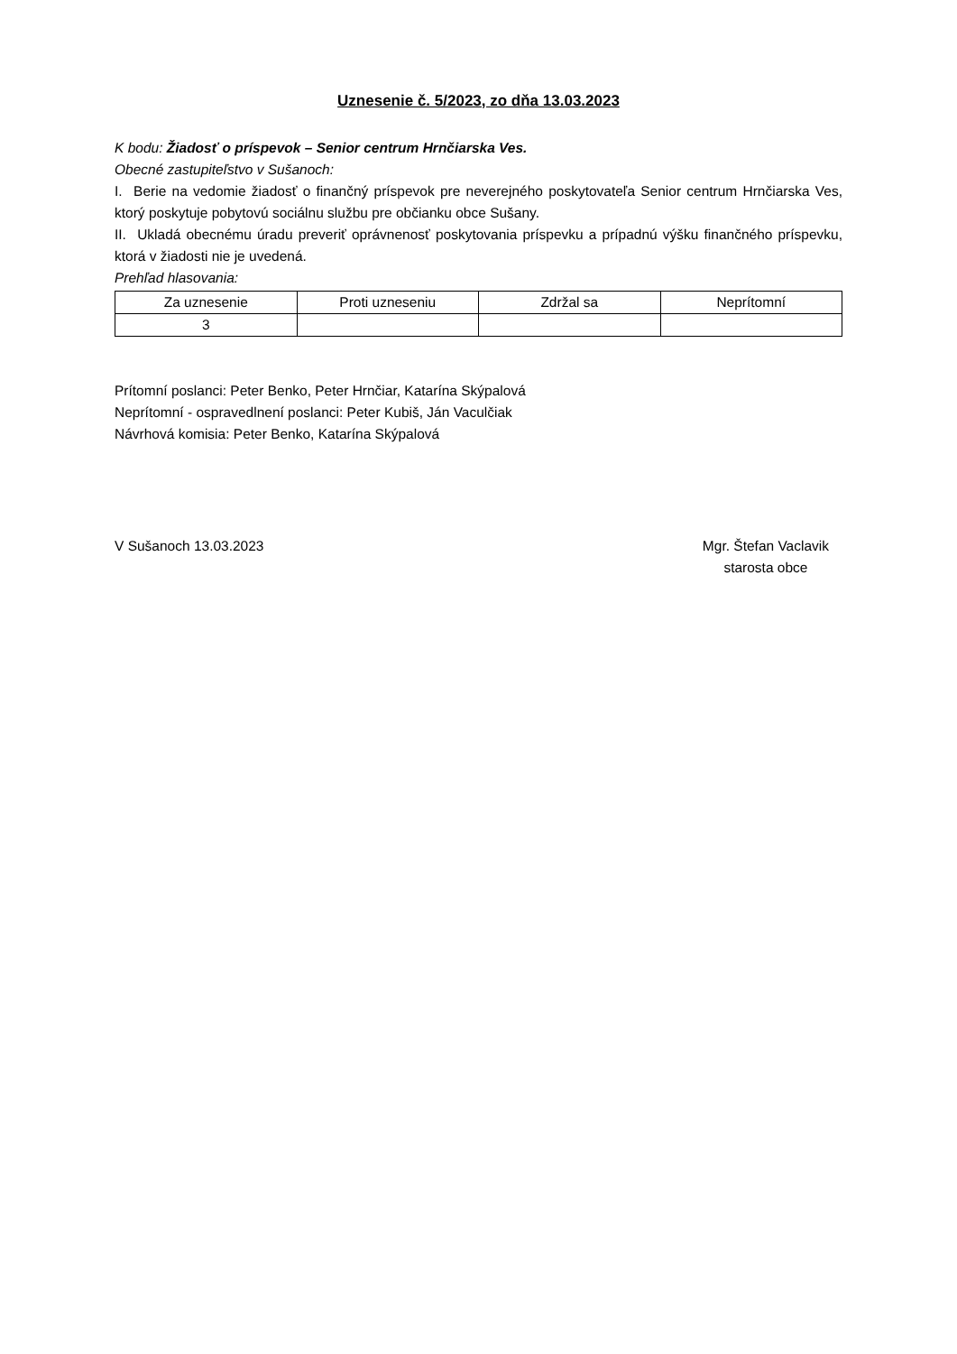Uznesenie č. 5/2023, zo dňa 13.03.2023
K bodu: Žiadosť o príspevok – Senior centrum Hrnčiarska Ves.
Obecné zastupiteľstvo v Sušanoch:
I. Berie na vedomie žiadosť o finančný príspevok pre neverejného poskytovateľa Senior centrum Hrnčiarska Ves, ktorý poskytuje pobytovú sociálnu službu pre občianku obce Sušany.
II. Ukladá obecnému úradu preveriť oprávnenosť poskytovania príspevku a prípadnú výšku finančného príspevku, ktorá v žiadosti nie je uvedená.
Prehľad hlasovania:
| Za uznesenie | Proti uzneseniu | Zdržal sa | Neprítomní |
| --- | --- | --- | --- |
| 3 | | | |
Prítomní poslanci: Peter Benko, Peter Hrnčiar, Katarína Skýpalová
Neprítomní - ospravedlnení poslanci: Peter Kubiš, Ján Vaculčiak
Návrhová komisia: Peter Benko, Katarína Skýpalová
V Sušanoch 13.03.2023 Mgr. Štefan Vaclavik
starosta obce